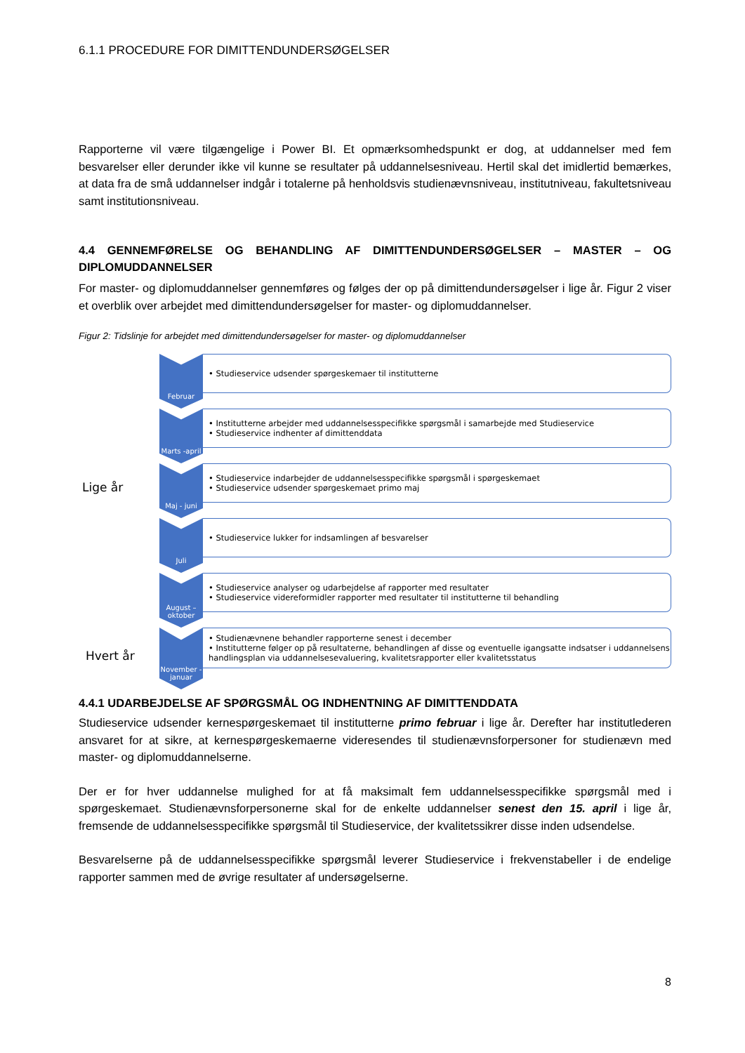6.1.1 PROCEDURE FOR DIMITTENDUNDERSØGELSER
Rapporterne vil være tilgængelige i Power BI. Et opmærksomhedspunkt er dog, at uddannelser med fem besvarelser eller derunder ikke vil kunne se resultater på uddannelsesniveau. Hertil skal det imidlertid bemærkes, at data fra de små uddannelser indgår i totalerne på henholdsvis studienævnsniveau, institutniveau, fakultetsniveau samt institutionsniveau.
4.4 GENNEMFØRELSE OG BEHANDLING AF DIMITTENDUNDERSØGELSER – MASTER – OG DIPLOMUDDANNELSER
For master- og diplomuddannelser gennemføres og følges der op på dimittendundersøgelser i lige år. Figur 2 viser et overblik over arbejdet med dimittendundersøgelser for master- og diplomuddannelser.
Figur 2: Tidslinje for arbejdet med dimittendundersøgelser for master- og diplomuddannelser
Lige år
Hvert år
Februar
• Studieservice udsender spørgeskemaer til institutterne
Marts -april
• Institutterne arbejder med uddannelsesspecifikke spørgsmål i samarbejde med Studieservice
• Studieservice indhenter af dimittenddata
Maj - juni
• Studieservice indarbejder de uddannelsesspecifikke spørgsmål i spørgeskemaet
• Studieservice udsender spørgeskemaet primo maj
Juli
• Studieservice lukker for indsamlingen af besvarelser
August – oktober
• Studieservice analyser og udarbejdelse af rapporter med resultater
• Studieservice videreformidler rapporter med resultater til institutterne til behandling
November - januar
• Studienævnene behandler rapporterne senest i december
• Institutterne følger op på resultaterne, behandlingen af disse og eventuelle igangsatte indsatser i uddannelsens handlingsplan via uddannelsesevaluering, kvalitetsrapporter eller kvalitetsstatus
4.4.1 UDARBEJDELSE AF SPØRGSMÅL OG INDHENTNING AF DIMITTENDDATA
Studieservice udsender kernespørgeskemaet til institutterne primo februar i lige år. Derefter har institutlederen ansvaret for at sikre, at kernespørgeskemaerne videresendes til studienævnsforpersoner for studienævn med master- og diplomuddannelserne.
Der er for hver uddannelse mulighed for at få maksimalt fem uddannelsesspecifikke spørgsmål med i spørgeskemaet. Studienævnsforpersonerne skal for de enkelte uddannelser senest den 15. april i lige år, fremsende de uddannelsesspecifikke spørgsmål til Studieservice, der kvalitetssikrer disse inden udsendelse.
Besvarelserne på de uddannelsesspecifikke spørgsmål leverer Studieservice i frekvenstabeller i de endelige rapporter sammen med de øvrige resultater af undersøgelserne.
8